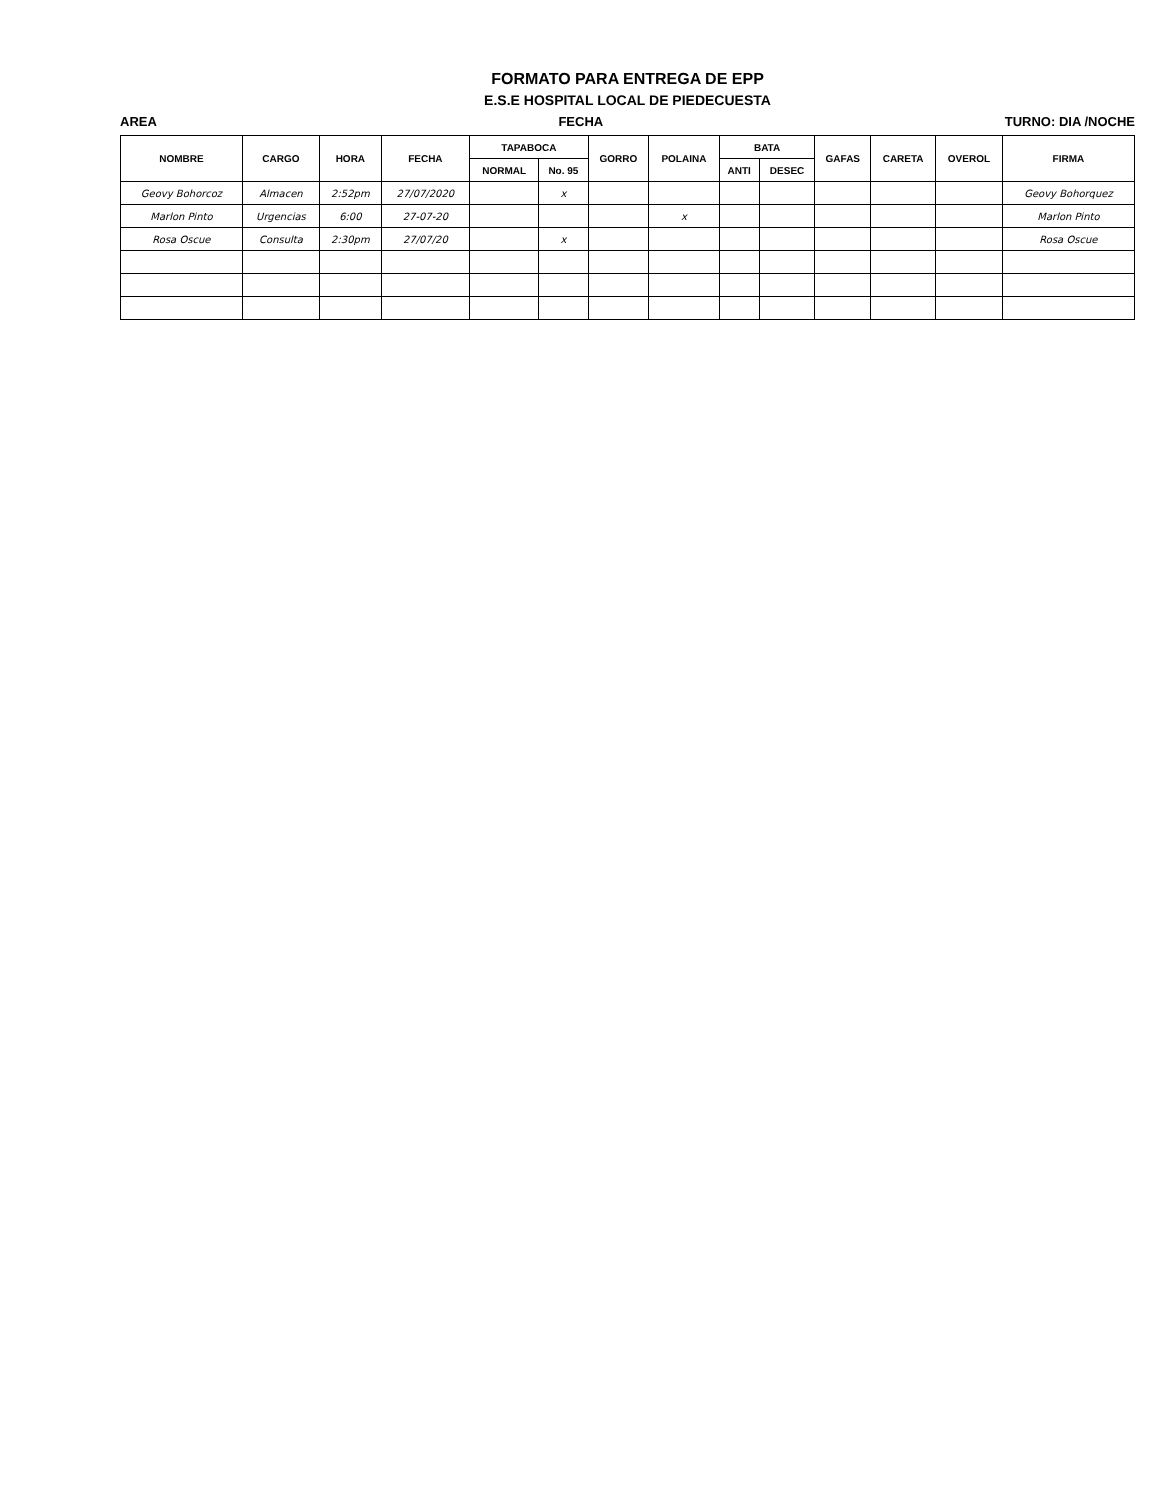FORMATO PARA ENTREGA DE EPP
E.S.E HOSPITAL LOCAL DE PIEDECUESTA
AREA FECHA TURNO: DIA /NOCHE
| NOMBRE | CARGO | HORA | FECHA | TAPABOCA | | GORRO | POLAINA | BATA | | GAFAS | CARETA | OVEROL | FIRMA |
| --- | --- | --- | --- | --- | --- | --- | --- | --- | --- | --- | --- | --- | --- |
| | | | | NORMAL | No. 95 | | | ANTI | DESEC | | | | |
| Geovy Bohorcoz | Almacen | 2:52pm | 27/07/2020 | | x | | | | | | | | Geovy Bohorquez |
| Marlon Pinto | Urgencias | 6:00 | 27-07-20 | | | | x | | | | | | Marlon Pinto |
| Rosa Oscue | Consulta | 2:30pm | 27/07/20 | | x | | | | | | | | Rosa Oscue |